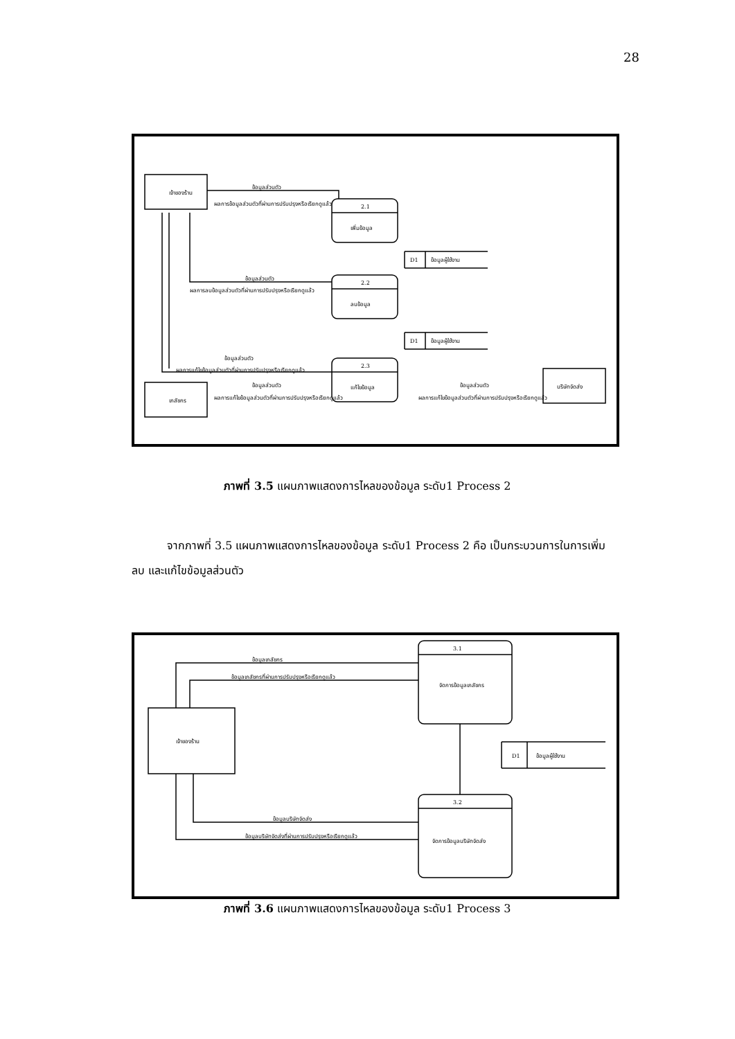28
เจ้าของร้าน
เภสัชกร
บริษัทจัดส่ง
2.1
เพิ่มข้อมูล
2.2
ลบข้อมูล
2.3
แก้ไขข้อมูล
D1
ข้อมูลผู้ใช้งาน
D1
ข้อมูลผู้ใช้งาน
ข้อมูลส่วนตัว
ผลการข้อมูลส่วนตัวที่ผ่านการปรับปรุงหรือเรียกดูแล้ว
ข้อมูลส่วนตัว
ผลการลบข้อมูลส่วนตัวที่ผ่านการปรับปรุงหรือเรียกดูแล้ว
ข้อมูลส่วนตัว
ผลการแก้ไขข้อมูลส่วนตัวที่ผ่านการปรับปรุงหรือเรียกดูแล้ว
ข้อมูลส่วนตัว
ผลการแก้ไขข้อมูลส่วนตัวที่ผ่านการปรับปรุงหรือเรียกดูแล้ว
ข้อมูลส่วนตัว
ผลการแก้ไขข้อมูลส่วนตัวที่ผ่านการปรับปรุงหรือเรียกดูแล้ว
ภาพที่ 3.5 แผนภาพแสดงการไหลของข้อมูล ระดับ1 Process 2
จากภาพที่ 3.5 แผนภาพแสดงการไหลของข้อมูล ระดับ1 Process 2 คือ เป็นกระบวนการในการเพิ่ม ลบ และแก้ไขข้อมูลส่วนตัว
3.1
จัดการข้อมูลเภสัชกร
3.2
จัดการข้อมูลบริษัทจัดส่ง
เจ้าของร้าน
D1
ข้อมูลผู้ใช้งาน
ข้อมูลเภสัชกร
ข้อมูลเภสัชกรที่ผ่านการปรับปรุงหรือเรียกดูแล้ว
ข้อมูลบริษัทจัดส่ง
ข้อมูลบริษัทจัดส่งที่ผ่านการปรับปรุงหรือเรียกดูแล้ว
ภาพที่ 3.6 แผนภาพแสดงการไหลของข้อมูล ระดับ1 Process 3